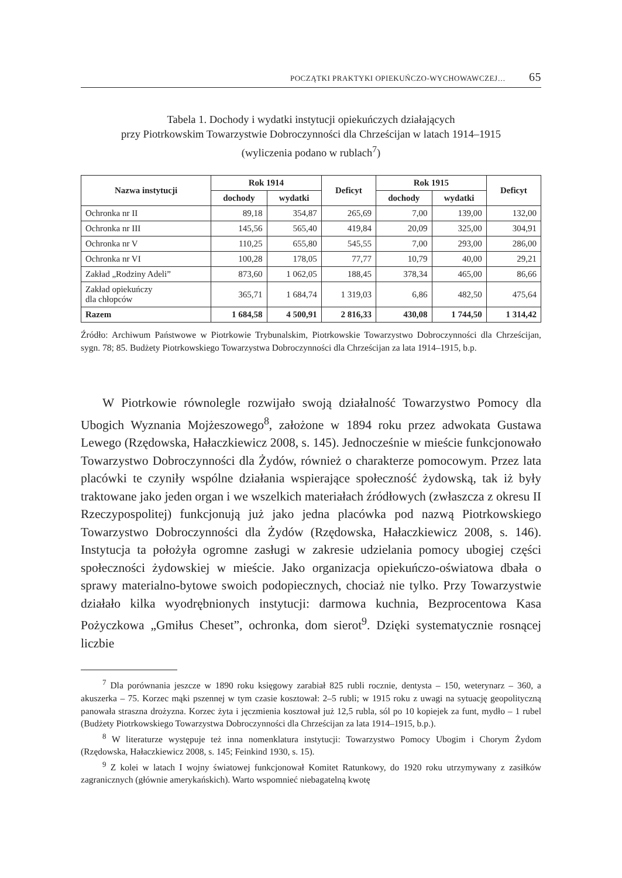POCZĄTKI PRAKTYKI OPIEKUŃCZO-WYCHOWAWCZEJ… 65
Tabela 1. Dochody i wydatki instytucji opiekuńczych działających
przy Piotrkowskim Towarzystwie Dobroczynności dla Chrześcijan w latach 1914–1915
(wyliczenia podano w rublach<sup>7</sup>)
| Nazwa instytucji | Rok 1914 | | Deficyt | Rok 1915 | | Deficyt |
| --- | --- | --- | --- | --- | --- | --- |
| | dochody | wydatki | | dochody | wydatki | |
| Ochronka nr II | 89,18 | 354,87 | 265,69 | 7,00 | 139,00 | 132,00 |
| Ochronka nr III | 145,56 | 565,40 | 419,84 | 20,09 | 325,00 | 304,91 |
| Ochronka nr V | 110,25 | 655,80 | 545,55 | 7,00 | 293,00 | 286,00 |
| Ochronka nr VI | 100,28 | 178,05 | 77,77 | 10,79 | 40,00 | 29,21 |
| Zakład „Rodziny Adeli” | 873,60 | 1 062,05 | 188,45 | 378,34 | 465,00 | 86,66 |
| Zakład opiekuńczy dla chłopców | 365,71 | 1 684,74 | 1 319,03 | 6,86 | 482,50 | 475,64 |
| Razem | 1 684,58 | 4 500,91 | 2 816,33 | 430,08 | 1 744,50 | 1 314,42 |
Źródło: Archiwum Państwowe w Piotrkowie Trybunalskim, Piotrkowskie Towarzystwo Dobroczynności dla Chrześcijan, sygn. 78; 85. Budżety Piotrkowskiego Towarzystwa Dobroczynności dla Chrześcijan za lata 1914–1915, b.p.
W Piotrkowie równolegle rozwijało swoją działalność Towarzystwo Pomocy dla Ubogich Wyznania Mojżeszowego<sup>8</sup>, założone w 1894 roku przez adwokata Gustawa Lewego (Rzędowska, Hałaczkiewicz 2008, s. 145). Jednocześnie w mieście funkcjonowało Towarzystwo Dobroczynności dla Żydów, również o charakterze pomocowym. Przez lata placówki te czyniły wspólne działania wspierające społeczność żydowską, tak iż były traktowane jako jeden organ i we wszelkich materiałach źródłowych (zwłaszcza z okresu II Rzeczypospolitej) funkcjonują już jako jedna placówka pod nazwą Piotrkowskiego Towarzystwo Dobroczynności dla Żydów (Rzędowska, Hałaczkiewicz 2008, s. 146). Instytucja ta położyła ogromne zasługi w zakresie udzielania pomocy ubogiej części społeczności żydowskiej w mieście. Jako organizacja opiekuńczo-oświatowa dbała o sprawy materialno-bytowe swoich podopiecznych, chociaż nie tylko. Przy Towarzystwie działało kilka wyodrębnionych instytucji: darmowa kuchnia, Bezprocentowa Kasa Pożyczkowa „Gmiłus Cheset”, ochronka, dom sierot<sup>9</sup>. Dzięki systematycznie rosnącej liczbie
<sup>7</sup> Dla porównania jeszcze w 1890 roku księgowy zarabiał 825 rubli rocznie, dentysta – 150, weterynarz – 360, a akuszerka – 75. Korzec mąki pszennej w tym czasie kosztował: 2–5 rubli; w 1915 roku z uwagi na sytuację geopolityczną panowała straszna drożyzna. Korzec żyta i jęczmienia kosztował już 12,5 rubla, sól po 10 kopiejek za funt, mydło – 1 rubel (Budżety Piotrkowskiego Towarzystwa Dobroczynności dla Chrześcijan za lata 1914–1915, b.p.).
<sup>8</sup> W literaturze występuje też inna nomenklatura instytucji: Towarzystwo Pomocy Ubogim i Chorym Żydom (Rzędowska, Hałaczkiewicz 2008, s. 145; Feinkind 1930, s. 15).
<sup>9</sup> Z kolei w latach I wojny światowej funkcjonował Komitet Ratunkowy, do 1920 roku utrzymywany z zasiłków zagranicznych (głównie amerykańskich). Warto wspomnieć niebagatelną kwotę